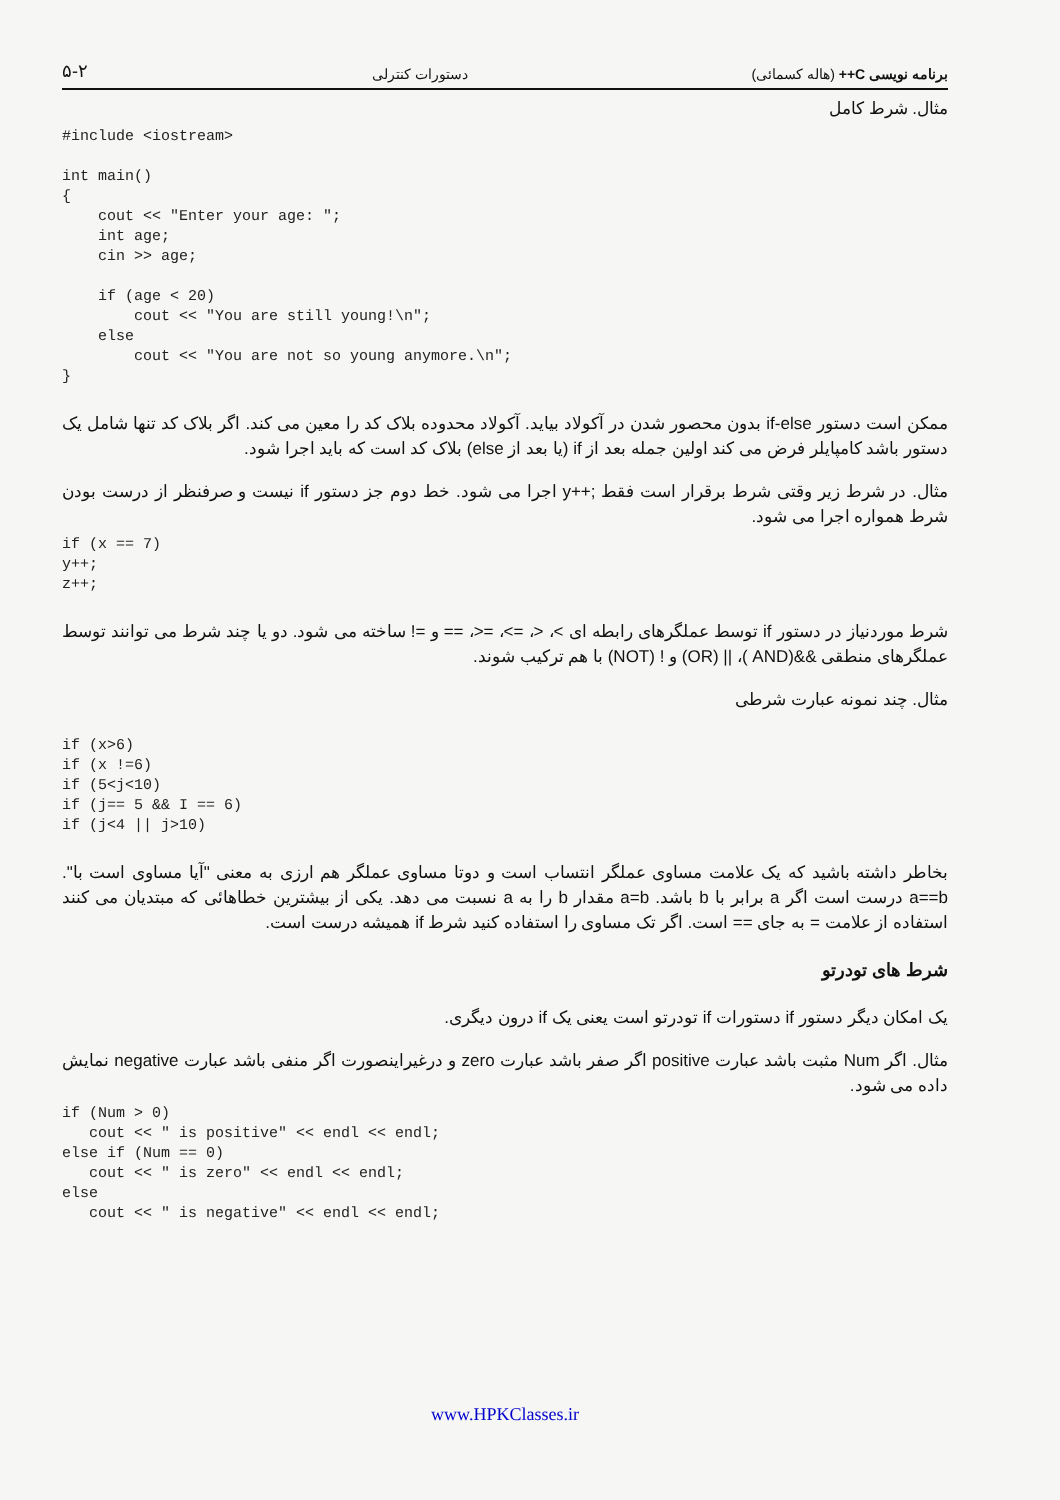۵-۲ دستورات کنترلی برنامه نویسی C++ (هاله کسمائی)
مثال. شرط کامل
#include <iostream>

int main()
{
    cout << "Enter your age: ";
    int age;
    cin >> age;

    if (age < 20)
        cout << "You are still young!\n";
    else
        cout << "You are not so young anymore.\n";
}
ممکن است دستور if-else بدون محصور شدن در آکولاد بیاید. آکولاد محدوده بلاک کد را معین می کند. اگر بلاک کد تنها شامل یک دستور باشد کامپایلر فرض می کند اولین جمله بعد از if (یا بعد از else) بلاک کد است که باید اجرا شود.
مثال. در شرط زیر وقتی شرط برقرار است فقط ;++y اجرا می شود. خط دوم جز دستور if نیست و صرفنظر از درست بودن شرط همواره اجرا می شود.
if (x == 7)
y++;
z++;
شرط موردنیاز در دستور if توسط عملگرهای رابطه ای >، <، =>، =<، == و =! ساخته می شود. دو یا چند شرط می توانند توسط عملگرهای منطقی &&(AND )، || (OR) و ! (NOT) با هم ترکیب شوند.
مثال. چند نمونه عبارت شرطی
if (x>6)
if (x !=6)
if (5<j<10)
if (j== 5 && I == 6)
if (j<4 || j>10)
بخاطر داشته باشید که یک علامت مساوی عملگر انتساب است و دوتا مساوی عملگر هم ارزی به معنی "آیا مساوی است با". a==b درست است اگر a برابر با b باشد. a=b مقدار b را به a نسبت می دهد. یکی از بیشترین خطاهائی که مبتدیان می کنند استفاده از علامت = به جای == است. اگر تک مساوی را استفاده کنید شرط if همیشه درست است.
شرط های تودرتو
یک امکان دیگر دستور if دستورات if تودرتو است یعنی یک if درون دیگری.
مثال. اگر Num مثبت باشد عبارت positive اگر صفر باشد عبارت zero و درغیراینصورت اگر منفی باشد عبارت negative نمایش داده می شود.
if (Num > 0)
   cout << " is positive" << endl << endl;
else if (Num == 0)
   cout << " is zero" << endl << endl;
else
   cout << " is negative" << endl << endl;
www.HPKClasses.ir